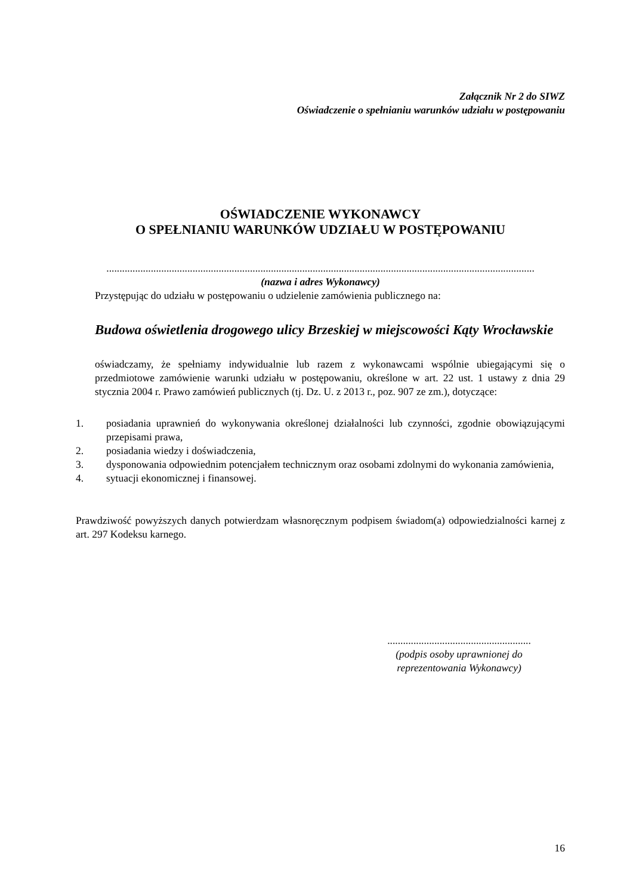Załącznik Nr 2 do SIWZ
Oświadczenie o spełnianiu warunków udziału w postępowaniu
OŚWIADCZENIE WYKONAWCY
O SPEŁNIANIU WARUNKÓW UDZIAŁU W POSTĘPOWANIU
....................................................................................................................................................................
(nazwa i adres Wykonawcy)
Przystępując do udziału w postępowaniu o udzielenie zamówienia publicznego na:
Budowa oświetlenia drogowego ulicy Brzeskiej w miejscowości Kąty Wrocławskie
oświadczamy, że spełniamy indywidualnie lub razem z wykonawcami wspólnie ubiegającymi się o przedmiotowe zamówienie warunki udziału w postępowaniu, określone w art. 22 ust. 1 ustawy z dnia 29 stycznia 2004 r. Prawo zamówień publicznych (tj. Dz. U. z 2013 r., poz. 907 ze zm.), dotyczące:
1. posiadania uprawnień do wykonywania określonej działalności lub czynności, zgodnie obowiązującymi przepisami prawa,
2. posiadania wiedzy i doświadczenia,
3. dysponowania odpowiednim potencjałem technicznym oraz osobami zdolnymi do wykonania zamówienia,
4. sytuacji ekonomicznej i finansowej.
Prawdziwość powyższych danych potwierdzam własnoręcznym podpisem świadom(a) odpowiedzialności karnej z art. 297 Kodeksu karnego.
.......................................................
(podpis osoby uprawnionej do
reprezentowania Wykonawcy)
16